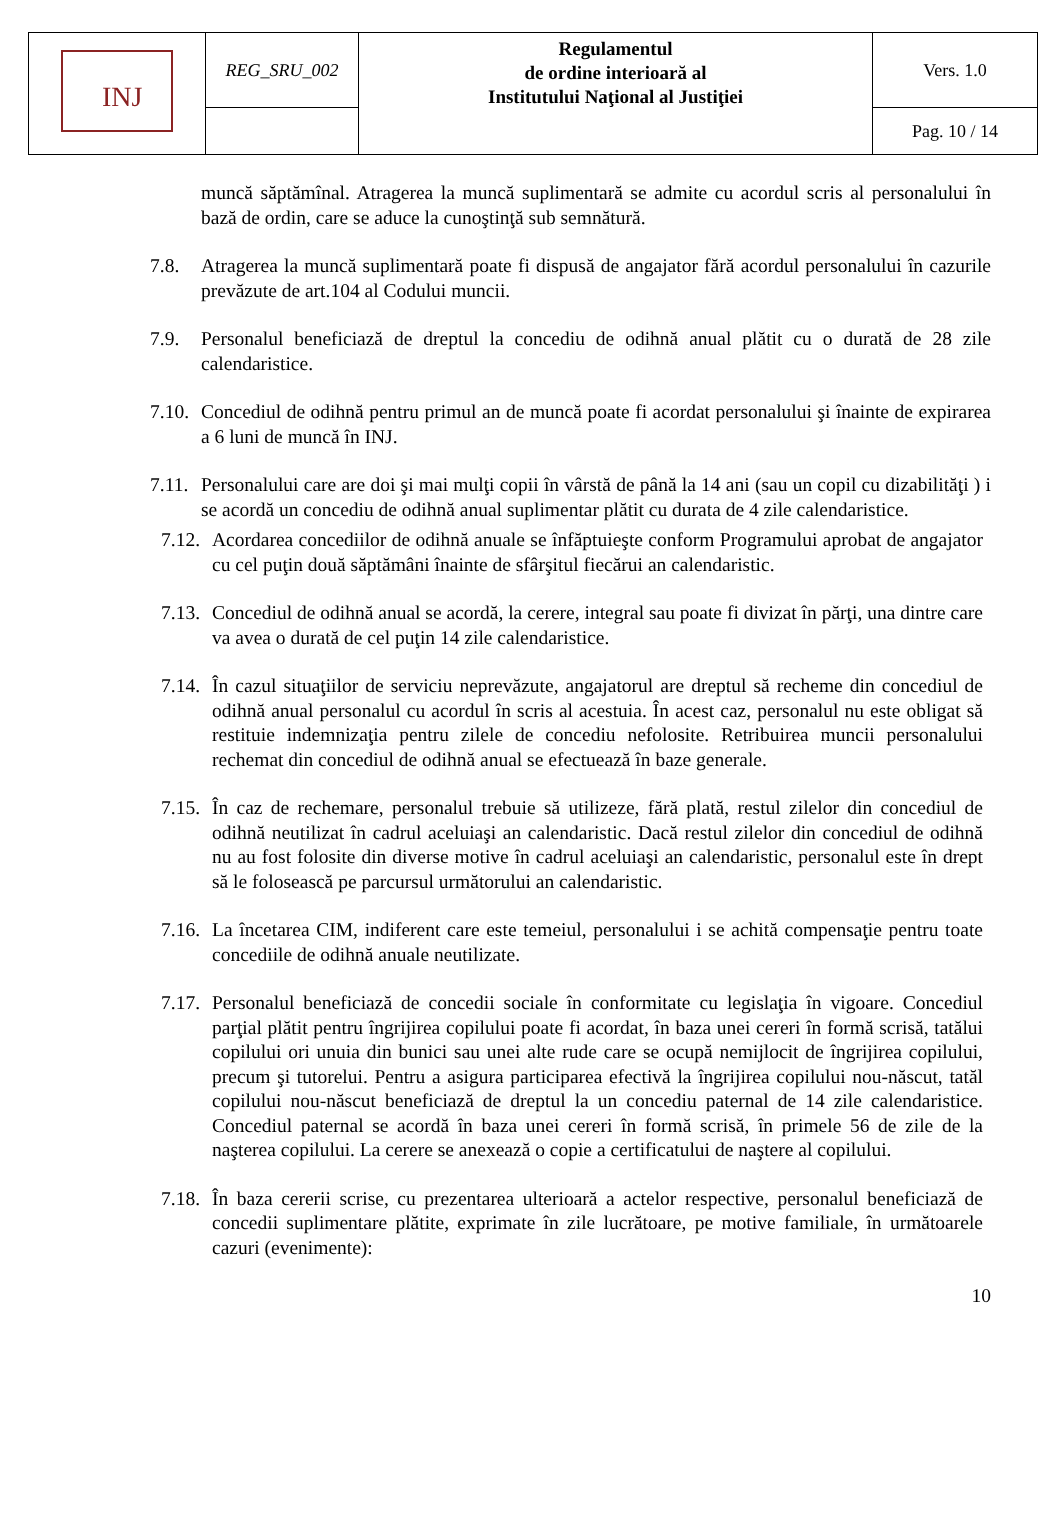| INJ | REG_SRU_002 | Regulamentul de ordine interioară al Institutului Naţional al Justiţiei | Vers. 1.0 |
| | | | Pag. 10 / 14 |
muncă săptămînal. Atragerea la muncă suplimentară se admite cu acordul scris al personalului în bază de ordin, care se aduce la cunoştinţă sub semnătură.
7.8. Atragerea la muncă suplimentară poate fi dispusă de angajator fără acordul personalului în cazurile prevăzute de art.104 al Codului muncii.
7.9. Personalul beneficiază de dreptul la concediu de odihnă anual plătit cu o durată de 28 zile calendaristice.
7.10. Concediul de odihnă pentru primul an de muncă poate fi acordat personalului şi înainte de expirarea a 6 luni de muncă în INJ.
7.11. Personalului care are doi şi mai mulţi copii în vârstă de până la 14 ani (sau un copil cu dizabilităţi ) i se acordă un concediu de odihnă anual suplimentar plătit cu durata de 4 zile calendaristice.
7.12. Acordarea concediilor de odihnă anuale se înfăptuieşte conform Programului aprobat de angajator cu cel puţin două săptămâni înainte de sfârşitul fiecărui an calendaristic.
7.13. Concediul de odihnă anual se acordă, la cerere, integral sau poate fi divizat în părţi, una dintre care va avea o durată de cel puţin 14 zile calendaristice.
7.14. În cazul situaţiilor de serviciu neprevăzute, angajatorul are dreptul să recheme din concediul de odihnă anual personalul cu acordul în scris al acestuia. În acest caz, personalul nu este obligat să restituie indemnizaţia pentru zilele de concediu nefolosite. Retribuirea muncii personalului rechemat din concediul de odihnă anual se efectuează în baze generale.
7.15. În caz de rechemare, personalul trebuie să utilizeze, fără plată, restul zilelor din concediul de odihnă neutilizat în cadrul aceluiaşi an calendaristic. Dacă restul zilelor din concediul de odihnă nu au fost folosite din diverse motive în cadrul aceluiaşi an calendaristic, personalul este în drept să le folosească pe parcursul următorului an calendaristic.
7.16. La încetarea CIM, indiferent care este temeiul, personalului i se achită compensaţie pentru toate concediile de odihnă anuale neutilizate.
7.17. Personalul beneficiază de concedii sociale în conformitate cu legislaţia în vigoare. Concediul parţial plătit pentru îngrijirea copilului poate fi acordat, în baza unei cereri în formă scrisă, tatălui copilului ori unuia din bunici sau unei alte rude care se ocupă nemijlocit de îngrijirea copilului, precum şi tutorelui. Pentru a asigura participarea efectivă la îngrijirea copilului nou-născut, tatăl copilului nou-născut beneficiază de dreptul la un concediu paternal de 14 zile calendaristice. Concediul paternal se acordă în baza unei cereri în formă scrisă, în primele 56 de zile de la naşterea copilului. La cerere se anexează o copie a certificatului de naştere al copilului.
7.18. În baza cererii scrise, cu prezentarea ulterioară a actelor respective, personalul beneficiază de concedii suplimentare plătite, exprimate în zile lucrătoare, pe motive familiale, în următoarele cazuri (evenimente):
10